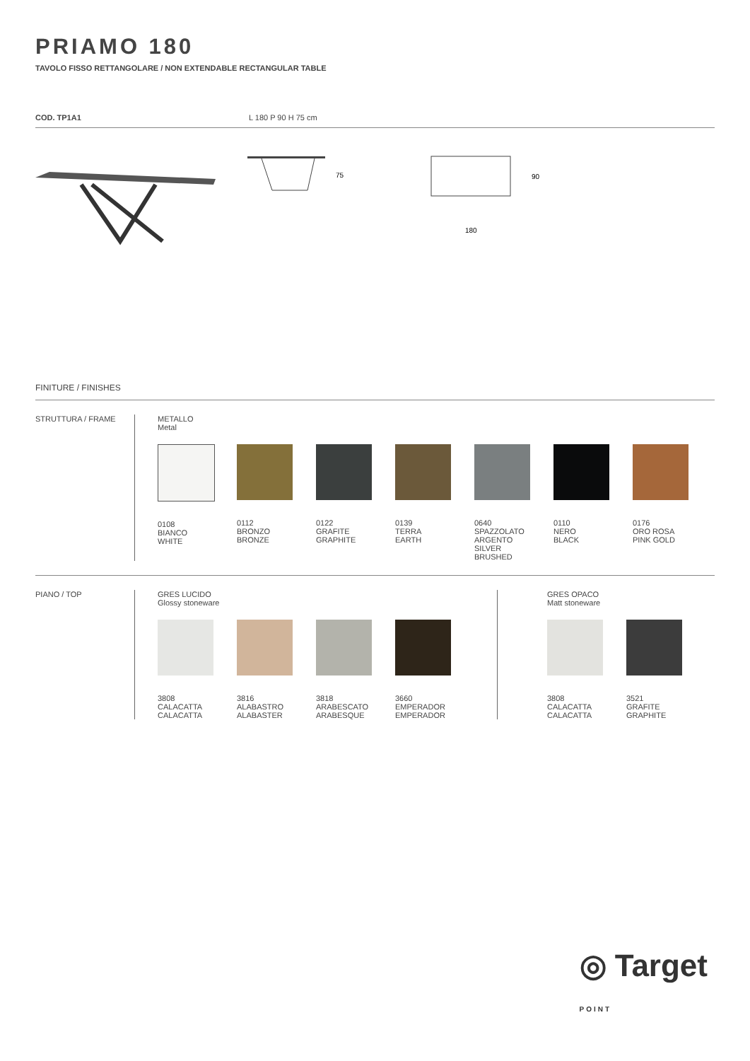PRIAMO 180
TAVOLO FISSO RETTANGOLARE / NON EXTENDABLE RECTANGULAR TABLE
COD. TP1A1 L 180 P 90 H 75 cm
75
90
180
FINITURE / FINISHES
STRUTTURA / FRAME METALLO
Metal
0108
BIANCO
WHITE
0112
BRONZO
BRONZE
0122
GRAFITE
GRAPHITE
0139
TERRA
EARTH
0640
SPAZZOLATO
ARGENTO
SILVER
BRUSHED
0110
NERO
BLACK
0176
ORO ROSA
PINK GOLD
PIANO / TOP GRES LUCIDO
Glossy stoneware
3808
CALACATTA
CALACATTA
3816
ALABASTRO
ALABASTER
3818
ARABESCATO
ARABESQUE
3660
EMPERADOR
EMPERADOR
GRES OPACO
Matt stoneware
3808
CALACATTA
CALACATTA
3521
GRAFITE
GRAPHITE
◎ Target
POINT